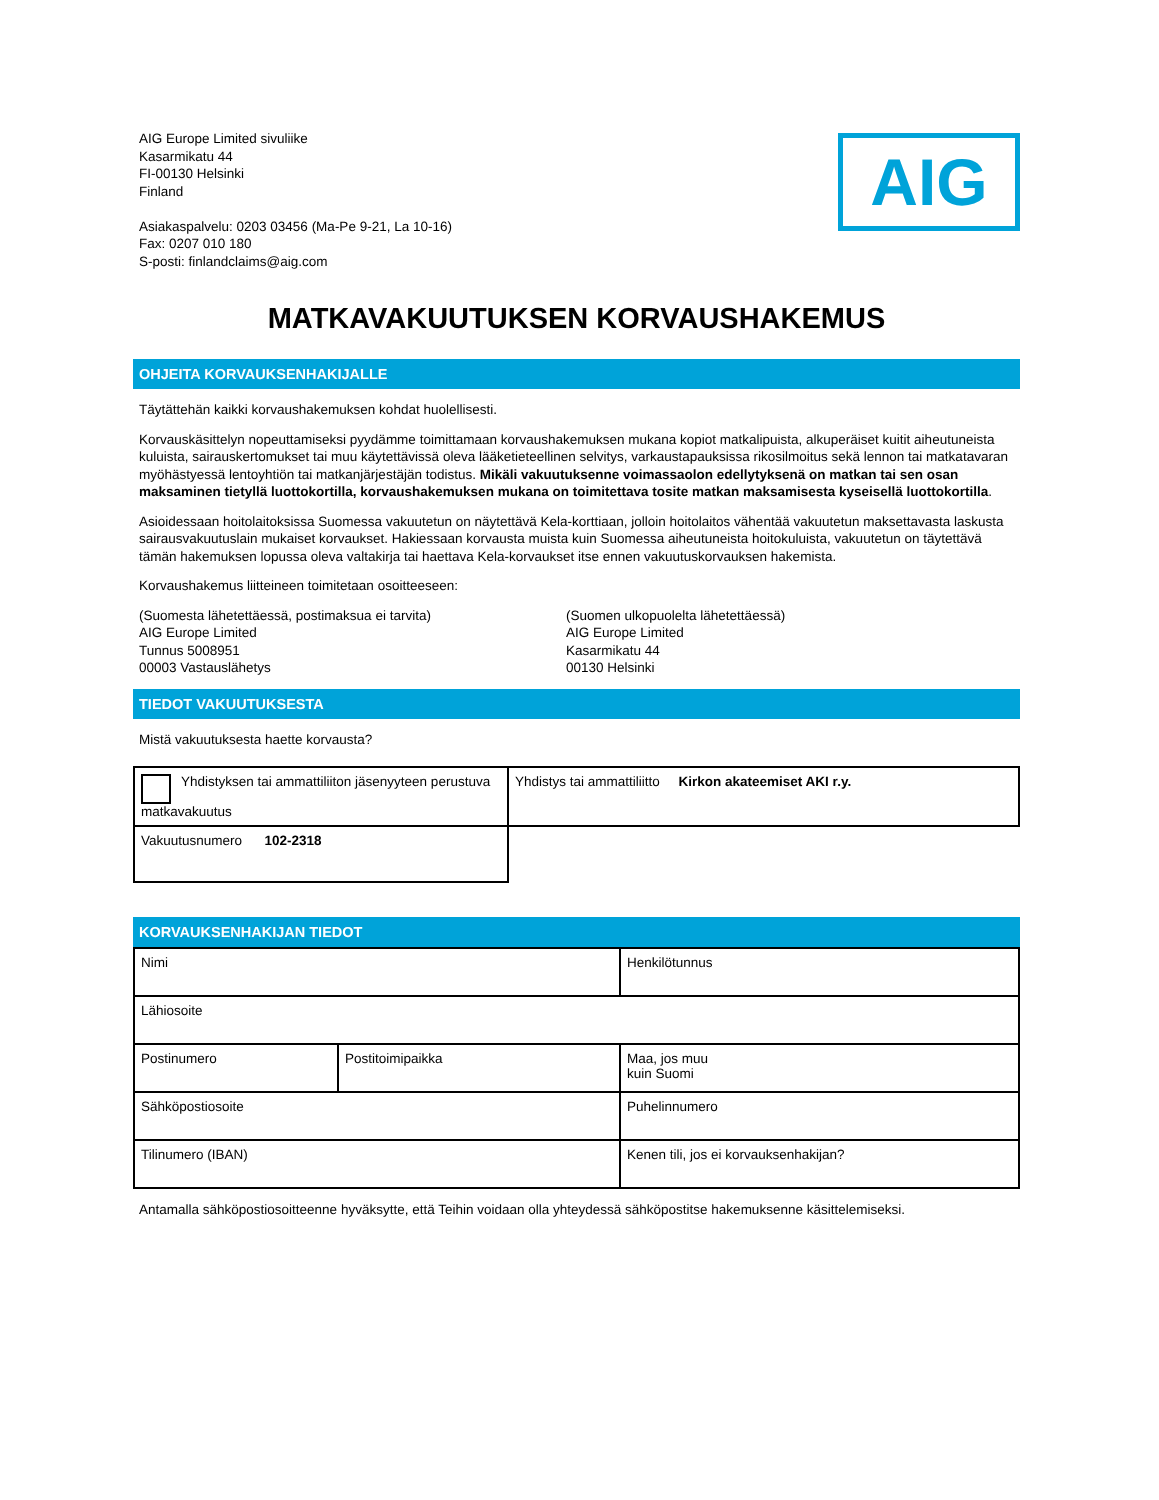AIG Europe Limited sivuliike
Kasarmikatu 44
FI-00130 Helsinki
Finland
Asiakaspalvelu: 0203 03456 (Ma-Pe 9-21, La 10-16)
Fax: 0207 010 180
S-posti: finlandclaims@aig.com
AIG
MATKAVAKUUTUKSEN KORVAUSHAKEMUS
OHJEITA KORVAUKSENHAKIJALLE
Täytättehän kaikki korvaushakemuksen kohdat huolellisesti.
Korvauskäsittelyn nopeuttamiseksi pyydämme toimittamaan korvaushakemuksen mukana kopiot matkalipuista, alkuperäiset kuitit aiheutuneista kuluista, sairauskertomukset tai muu käytettävissä oleva lääketieteellinen selvitys, varkaustapauksissa rikosilmoitus sekä lennon tai matkatavaran myöhästyessä lentoyhtiön tai matkanjärjestäjän todistus. Mikäli vakuutuksenne voimassaolon edellytyksenä on matkan tai sen osan maksaminen tietyllä luottokortilla, korvaushakemuksen mukana on toimitettava tosite matkan maksamisesta kyseisellä luottokortilla.
Asioidessaan hoitolaitoksissa Suomessa vakuutetun on näytettävä Kela-korttiaan, jolloin hoitolaitos vähentää vakuutetun maksettavasta laskusta sairausvakuutuslain mukaiset korvaukset. Hakiessaan korvausta muista kuin Suomessa aiheutuneista hoitokuluista, vakuutetun on täytettävä tämän hakemuksen lopussa oleva valtakirja tai haettava Kela-korvaukset itse ennen vakuutuskorvauksen hakemista.
Korvaushakemus liitteineen toimitetaan osoitteeseen:
(Suomesta lähetettäessä, postimaksua ei tarvita)
AIG Europe Limited
Tunnus 5008951
00003 Vastauslähetys
(Suomen ulkopuolelta lähetettäessä)
AIG Europe Limited
Kasarmikatu 44
00130 Helsinki
TIEDOT VAKUUTUKSESTA
Mistä vakuutuksesta haette korvausta?
| Yhdistyksen tai ammattiliiton jäsenyyteen perustuva matkavakuutus | Yhdistys tai ammattiliitto Kirkon akateemiset AKI r.y. |
| Vakuutusnumero 102-2318 | |
KORVAUKSENHAKIJAN TIEDOT
| Nimi | | Henkilötunnus | |
| Lähiosoite | | | |
| Postinumero | Postitoimipaikka | Maa, jos muu kuin Suomi | |
| Sähköpostiosoite | | Puhelinnumero | |
| Tilinumero (IBAN) | | | Kenen tili, jos ei korvauksenhakijan? |
Antamalla sähköpostiosoitteenne hyväksytte, että Teihin voidaan olla yhteydessä sähköpostitse hakemuksenne käsittelemiseksi.